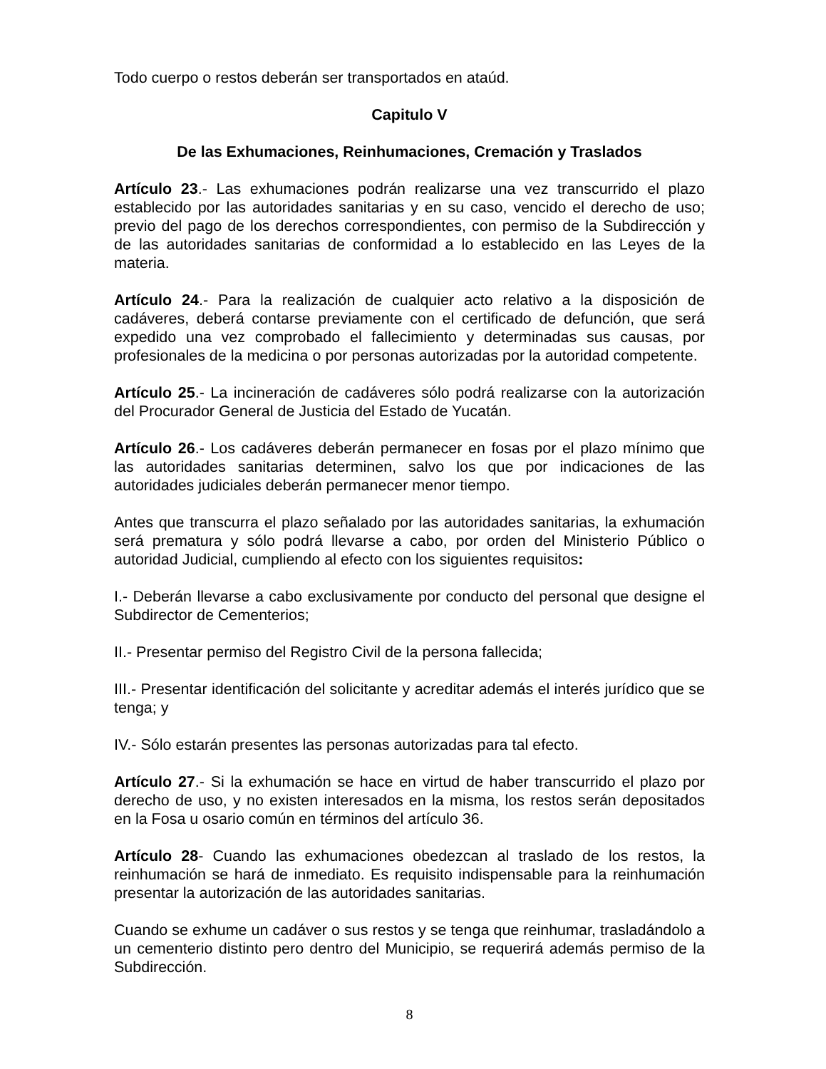Todo cuerpo o restos deberán ser transportados en ataúd.
Capitulo V
De las Exhumaciones, Reinhumaciones, Cremación y Traslados
Artículo 23.- Las exhumaciones podrán realizarse una vez transcurrido el plazo establecido por las autoridades sanitarias y en su caso, vencido el derecho de uso; previo del pago de los derechos correspondientes, con permiso de la Subdirección y de las autoridades sanitarias de conformidad a lo establecido en las Leyes de la materia.
Artículo 24.- Para la realización de cualquier acto relativo a la disposición de cadáveres, deberá contarse previamente con el certificado de defunción, que será expedido una vez comprobado el fallecimiento y determinadas sus causas, por profesionales de la medicina o por personas autorizadas por la autoridad competente.
Artículo 25.- La incineración de cadáveres sólo podrá realizarse con la autorización del Procurador General de Justicia del Estado de Yucatán.
Artículo 26.- Los cadáveres deberán permanecer en fosas por el plazo mínimo que las autoridades sanitarias determinen, salvo los que por indicaciones de las autoridades judiciales deberán permanecer menor tiempo.
Antes que transcurra el plazo señalado por las autoridades sanitarias, la exhumación será prematura y sólo podrá llevarse a cabo, por orden del Ministerio Público o autoridad Judicial, cumpliendo al efecto con los siguientes requisitos:
I.- Deberán llevarse a cabo exclusivamente por conducto del personal que designe el Subdirector de Cementerios;
II.- Presentar permiso del Registro Civil de la persona fallecida;
III.- Presentar identificación del solicitante y acreditar además el interés jurídico que se tenga; y
IV.- Sólo estarán presentes las personas autorizadas para tal efecto.
Artículo 27.- Si la exhumación se hace en virtud de haber transcurrido el plazo por derecho de uso, y no existen interesados en la misma, los restos serán depositados en la Fosa u osario común en términos del artículo 36.
Artículo 28- Cuando las exhumaciones obedezcan al traslado de los restos, la reinhumación se hará de inmediato. Es requisito indispensable para la reinhumación presentar la autorización de las autoridades sanitarias.
Cuando se exhume un cadáver o sus restos y se tenga que reinhumar, trasladándolo a un cementerio distinto pero dentro del Municipio, se requerirá además permiso de la Subdirección.
8